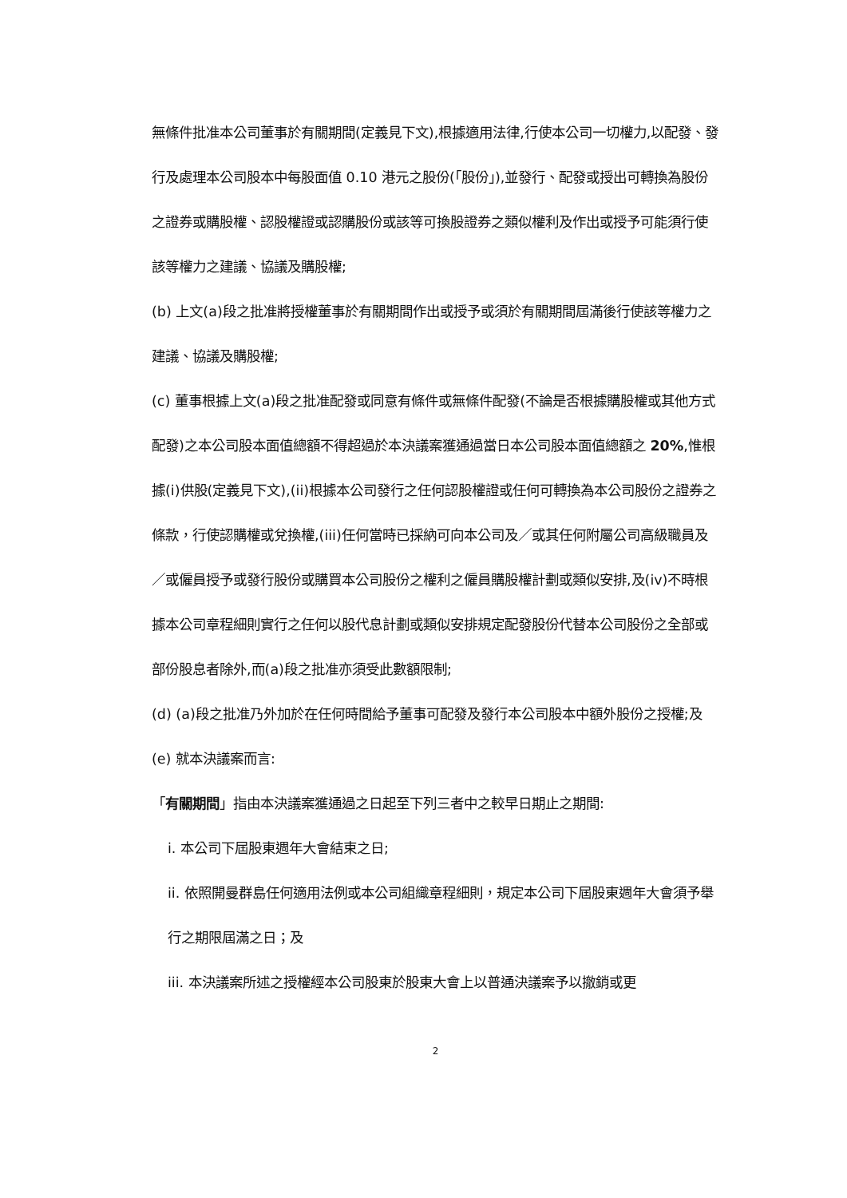無條件批准本公司董事於有關期間(定義見下文),根據適用法律,行使本公司一切權力,以配發、發行及處理本公司股本中每股面值 0.10 港元之股份(「股份」),並發行、配發或授出可轉換為股份之證券或購股權、認股權證或認購股份或該等可換股證券之類似權利及作出或授予可能須行使該等權力之建議、協議及購股權;
(b) 上文(a)段之批准將授權董事於有關期間作出或授予或須於有關期間屆滿後行使該等權力之建議、協議及購股權;
(c) 董事根據上文(a)段之批准配發或同意有條件或無條件配發(不論是否根據購股權或其他方式配發)之本公司股本面值總額不得超過於本決議案獲通過當日本公司股本面值總額之 20%,惟根據(i)供股(定義見下文),(ii)根據本公司發行之任何認股權證或任何可轉換為本公司股份之證券之條款，行使認購權或兌換權,(iii)任何當時已採納可向本公司及／或其任何附屬公司高級職員及／或僱員授予或發行股份或購買本公司股份之權利之僱員購股權計劃或類似安排,及(iv)不時根據本公司章程細則實行之任何以股代息計劃或類似安排規定配發股份代替本公司股份之全部或部份股息者除外,而(a)段之批准亦須受此數額限制;
(d) (a)段之批准乃外加於在任何時間給予董事可配發及發行本公司股本中額外股份之授權;及
(e) 就本決議案而言:
「有關期間」指由本決議案獲通過之日起至下列三者中之較早日期止之期間:
i. 本公司下屆股東週年大會結束之日;
ii. 依照開曼群島任何適用法例或本公司組織章程細則，規定本公司下屆股東週年大會須予舉行之期限屆滿之日；及
iii. 本決議案所述之授權經本公司股東於股東大會上以普通決議案予以撤銷或更
2